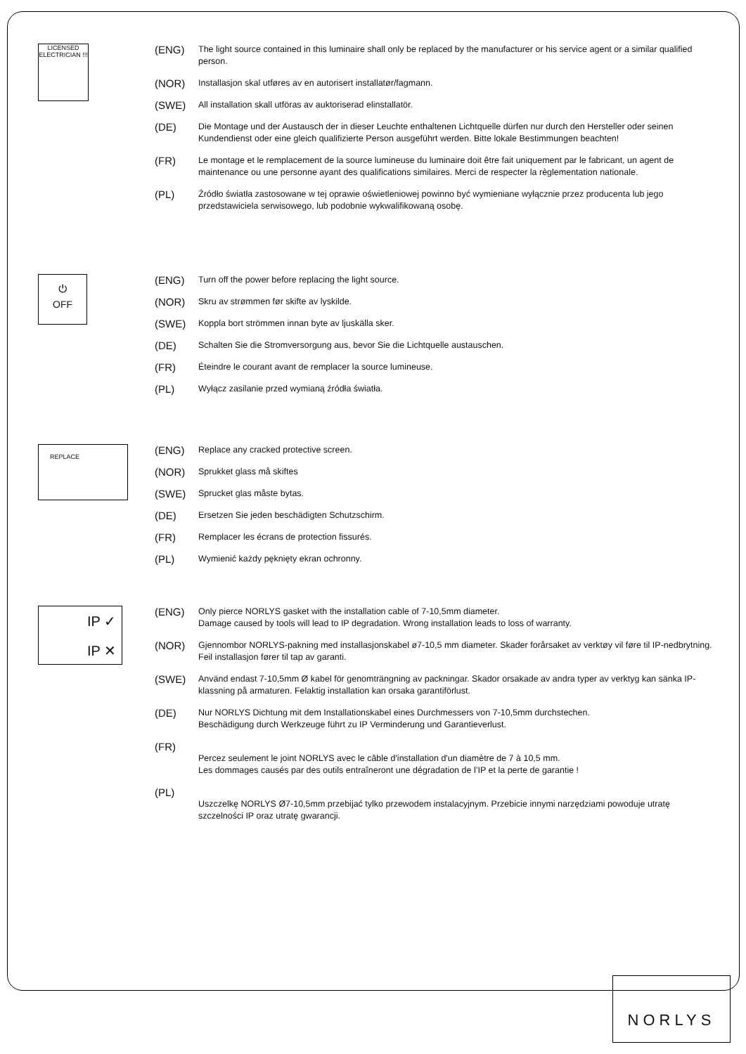LICENSED ELECTRICIAN !!!
(ENG) The light source contained in this luminaire shall only be replaced by the manufacturer or his service agent or a similar qualified person.
(NOR) Installasjon skal utføres av en autorisert installatør/fagmann.
(SWE) All installation skall utföras av auktoriserad elinstallatör.
(DE) Die Montage und der Austausch der in dieser Leuchte enthaltenen Lichtquelle dürfen nur durch den Hersteller oder seinen Kundendienst oder eine gleich qualifizierte Person ausgeführt werden. Bitte lokale Bestimmungen beachten!
(FR) Le montage et le remplacement de la source lumineuse du luminaire doit être fait uniquement par le fabricant, un agent de maintenance ou une personne ayant des qualifications similaires. Merci de respecter la règlementation nationale.
(PL) Źródło światła zastosowane w tej oprawie oświetleniowej powinno być wymieniane wyłącznie przez producenta lub jego przedstawiciela serwisowego, lub podobnie wykwalifikowaną osobę.
⏻
OFF
(ENG) Turn off the power before replacing the light source.
(NOR) Skru av strømmen før skifte av lyskilde.
(SWE) Koppla bort strömmen innan byte av ljuskälla sker.
(DE) Schalten Sie die Stromversorgung aus, bevor Sie die Lichtquelle austauschen.
(FR) Éteindre le courant avant de remplacer la source lumineuse.
(PL) Wyłącz zasilanie przed wymianą źródła światła.
REPLACE
(ENG) Replace any cracked protective screen.
(NOR) Sprukket glass må skiftes
(SWE) Sprucket glas måste bytas.
(DE) Ersetzen Sie jeden beschädigten Schutzschirm.
(FR) Remplacer les écrans de protection fissurés.
(PL) Wymienić każdy pęknięty ekran ochronny.
IP ✓
IP ✕
(ENG) Only pierce NORLYS gasket with the installation cable of 7-10,5mm diameter.
Damage caused by tools will lead to IP degradation. Wrong installation leads to loss of warranty.
(NOR) Gjennombor NORLYS-pakning med installasjonskabel ø7-10,5 mm diameter. Skader forårsaket av verktøy vil føre til IP-nedbrytning. Feil installasjon fører til tap av garanti.
(SWE) Använd endast 7-10,5mm Ø kabel för genomträngning av packningar. Skador orsakade av andra typer av verktyg kan sänka IP-klassning på armaturen. Felaktig installation kan orsaka garantiförlust.
(DE) Nur NORLYS Dichtung mit dem Installationskabel eines Durchmessers von 7-10,5mm durchstechen.
Beschädigung durch Werkzeuge führt zu IP Verminderung und Garantieverlust.
(FR)
Percez seulement le joint NORLYS avec le câble d'installation d'un diamètre de 7 à 10,5 mm.
Les dommages causés par des outils entraîneront une dégradation de l’IP et la perte de garantie !
(PL)
Uszczelkę NORLYS Ø7-10,5mm przebijać tylko przewodem instalacyjnym. Przebicie innymi narzędziami powoduje utratę szczelności IP oraz utratę gwarancji.
NORLYS